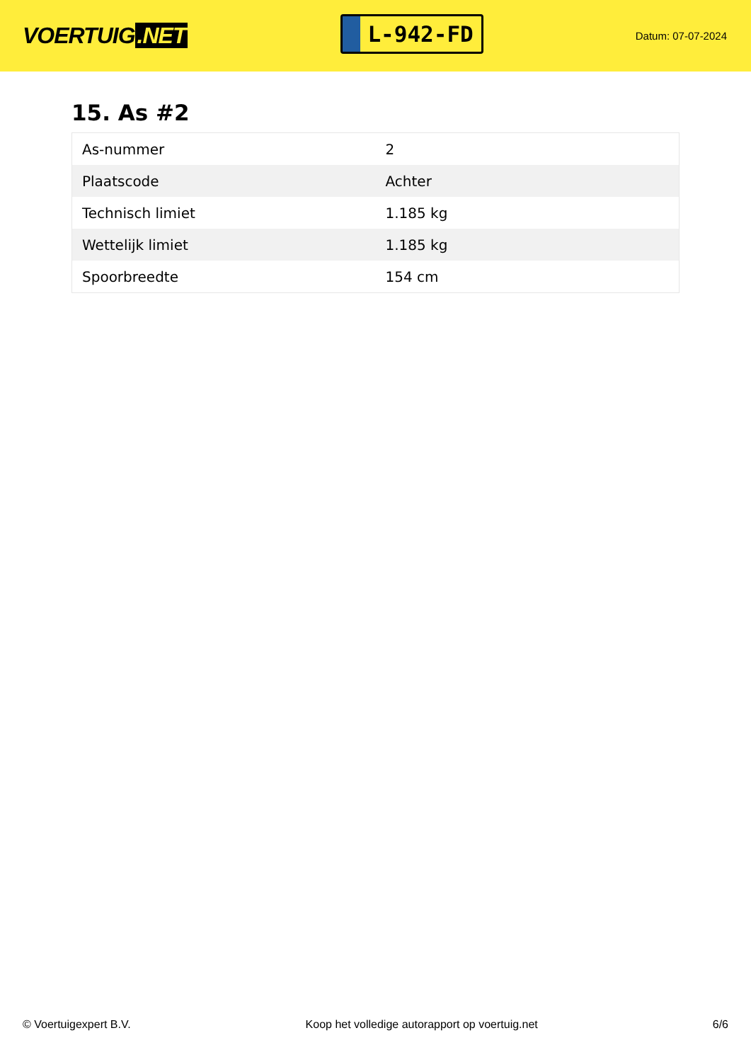VOERTUIG.NET
L-942-FD
Datum: 07-07-2024
15. As #2
| As-nummer | 2 |
| Plaatscode | Achter |
| Technisch limiet | 1.185 kg |
| Wettelijk limiet | 1.185 kg |
| Spoorbreedte | 154 cm |
© Voertuigexpert B.V. Koop het volledige autorapport op voertuig.net 6/6